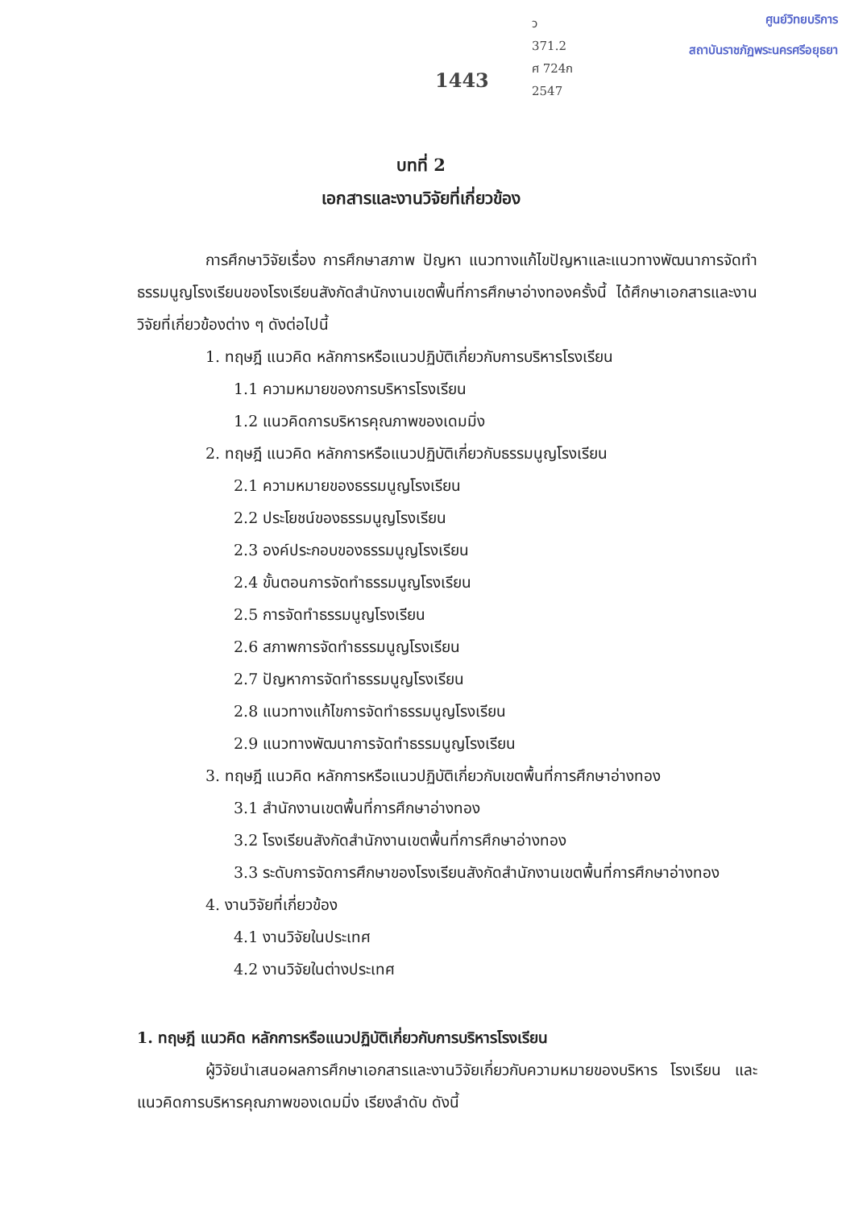1443
ว
371.2
ศ 724ก
2547
ศูนย์วิทยบริการ
สถาบันราชภัฏพระนครศรีอยุธยา
บทที่ 2
เอกสารและงานวิจัยที่เกี่ยวข้อง
การศึกษาวิจัยเรื่อง การศึกษาสภาพ ปัญหา แนวทางแก้ไขปัญหาและแนวทางพัฒนาการจัดทำธรรมนูญโรงเรียนของโรงเรียนสังกัดสำนักงานเขตพื้นที่การศึกษาอ่างทองครั้งนี้ ได้ศึกษาเอกสารและงานวิจัยที่เกี่ยวข้องต่าง ๆ ดังต่อไปนี้
1. ทฤษฎี แนวคิด หลักการหรือแนวปฏิบัติเกี่ยวกับการบริหารโรงเรียน
1.1 ความหมายของการบริหารโรงเรียน
1.2 แนวคิดการบริหารคุณภาพของเดมมิ่ง
2. ทฤษฎี แนวคิด หลักการหรือแนวปฏิบัติเกี่ยวกับธรรมนูญโรงเรียน
2.1 ความหมายของธรรมนูญโรงเรียน
2.2 ประโยชน์ของธรรมนูญโรงเรียน
2.3 องค์ประกอบของธรรมนูญโรงเรียน
2.4 ขั้นตอนการจัดทำธรรมนูญโรงเรียน
2.5 การจัดทำธรรมนูญโรงเรียน
2.6 สภาพการจัดทำธรรมนูญโรงเรียน
2.7 ปัญหาการจัดทำธรรมนูญโรงเรียน
2.8 แนวทางแก้ไขการจัดทำธรรมนูญโรงเรียน
2.9 แนวทางพัฒนาการจัดทำธรรมนูญโรงเรียน
3. ทฤษฎี แนวคิด หลักการหรือแนวปฏิบัติเกี่ยวกับเขตพื้นที่การศึกษาอ่างทอง
3.1 สำนักงานเขตพื้นที่การศึกษาอ่างทอง
3.2 โรงเรียนสังกัดสำนักงานเขตพื้นที่การศึกษาอ่างทอง
3.3 ระดับการจัดการศึกษาของโรงเรียนสังกัดสำนักงานเขตพื้นที่การศึกษาอ่างทอง
4. งานวิจัยที่เกี่ยวข้อง
4.1 งานวิจัยในประเทศ
4.2 งานวิจัยในต่างประเทศ
1. ทฤษฎี แนวคิด หลักการหรือแนวปฏิบัติเกี่ยวกับการบริหารโรงเรียน
ผู้วิจัยนำเสนอผลการศึกษาเอกสารและงานวิจัยเกี่ยวกับความหมายของบริหาร โรงเรียน และแนวคิดการบริหารคุณภาพของเดมมิ่ง เรียงลำดับ ดังนี้